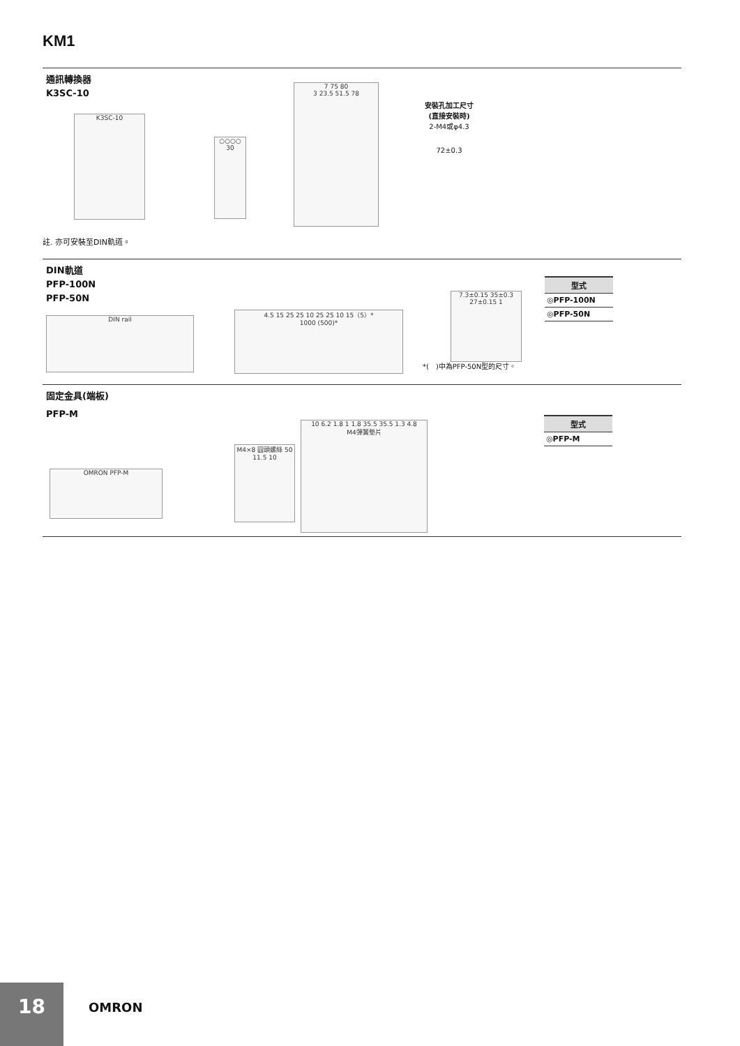KM1
通訊轉換器
K3SC-10
K3SC-10
○○○○
30
7 75 80
3 23.5 51.5 78
安裝孔加工尺寸
(直接安裝時)
2-M4或φ4.3
72±0.3
註. 亦可安裝至DIN軌道。
DIN軌道
PFP-100N
PFP-50N
DIN rail
4.5 15 25 25 10 25 25 10 15（5）*
1000 (500)*
7.3±0.15 35±0.3 27±0.15 1
*(　)中為PFP-50N型的尺寸。
| 型式 |
| --- |
| ◎PFP-100N |
| ◎PFP-50N |
固定金具(端板)
PFP-M
OMRON PFP-M
M4×8 圓頭螺絲 50 11.5 10
10 6.2 1.8 1 1.8 35.5 35.5 1.3 4.8
M4彈簧墊片
| 型式 |
| --- |
| ◎PFP-M |
18
OMRON